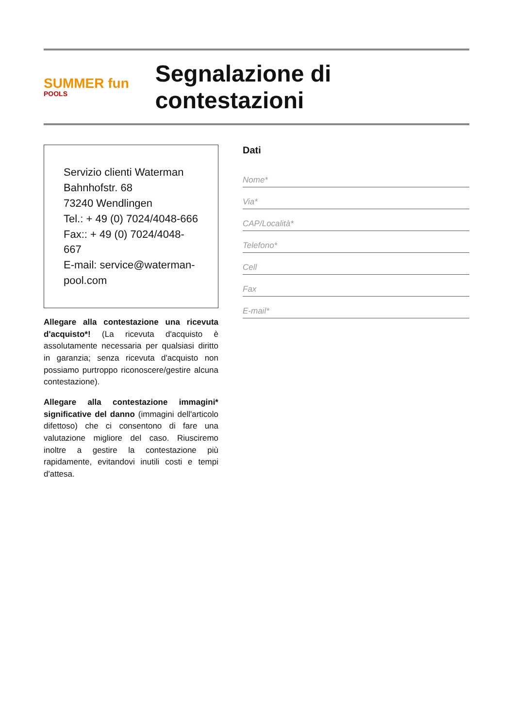SUMMER fun
POOLS
Segnalazione di contestazioni
Servizio clienti Waterman
Bahnhofstr. 68
73240 Wendlingen
Tel.: + 49 (0) 7024/4048-666
Fax:: + 49 (0) 7024/4048-667
E-mail: service@waterman-pool.com
Allegare alla contestazione una ricevuta d'acquisto*! (La ricevuta d'acquisto è assolutamente necessaria per qualsiasi diritto in garanzia; senza ricevuta d'acquisto non possiamo purtroppo riconoscere/gestire alcuna contestazione).
Allegare alla contestazione immagini* significative del danno (immagini dell'articolo difettoso) che ci consentono di fare una valutazione migliore del caso. Riusciremo inoltre a gestire la contestazione più rapidamente, evitandovi inutili costi e tempi d'attesa.
Dati
Nome*
Via*
CAP/Località*
Telefono*
Cell
Fax
E-mail*